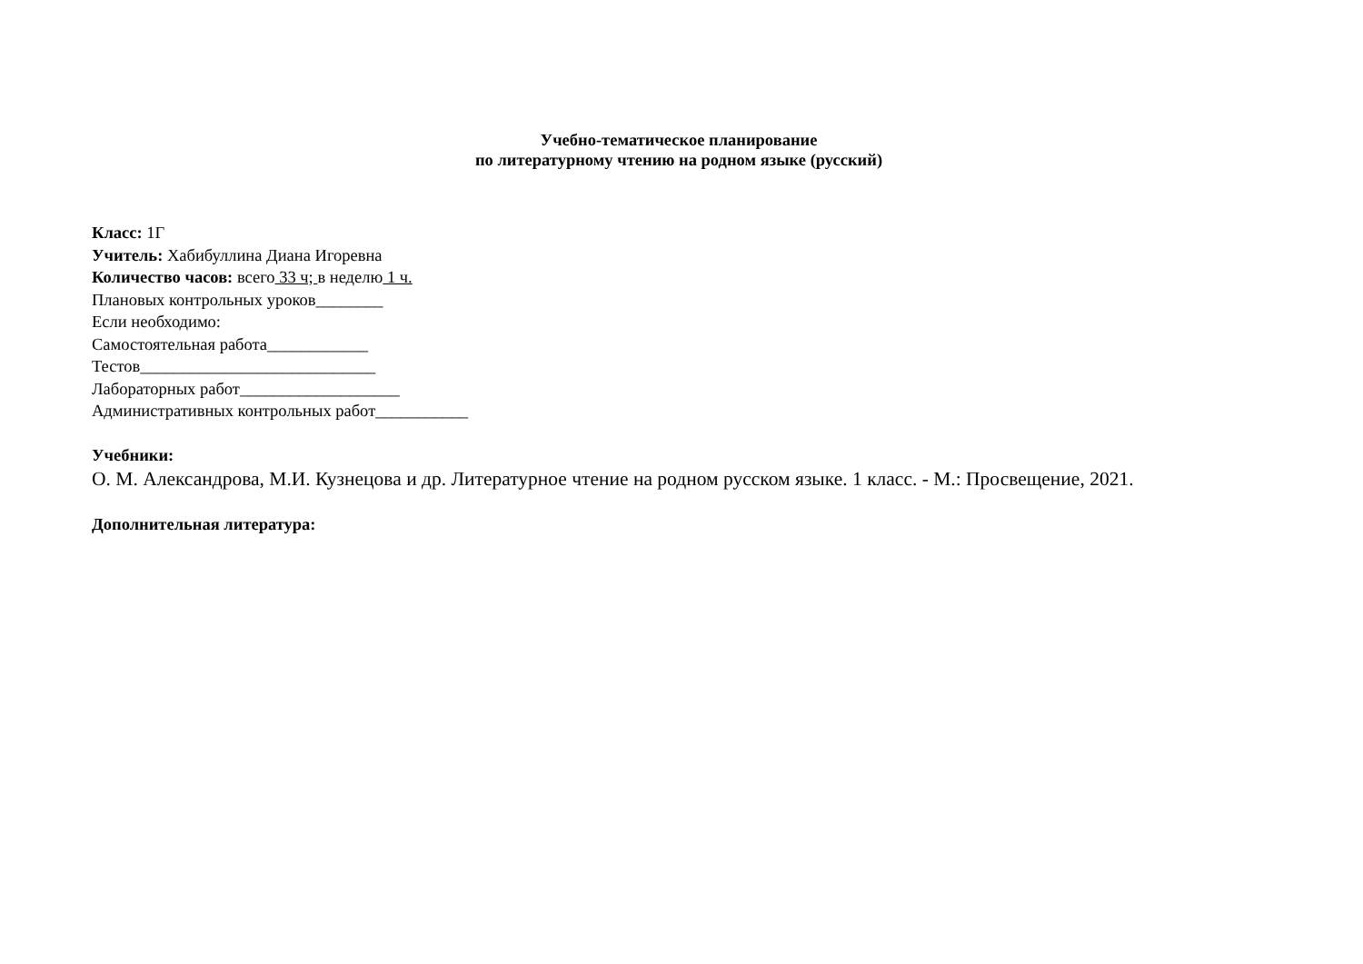Учебно-тематическое планирование
по литературному чтению на родном языке (русский)
Класс: 1Г
Учитель: Хабибуллина Диана Игоревна
Количество часов: всего 33 ч; в неделю 1 ч.
Плановых контрольных уроков________
Если необходимо:
Самостоятельная работа____________
Тестов____________________________
Лабораторных работ___________________
Административных контрольных работ___________
Учебники:
О. М. Александрова, М.И. Кузнецова и др. Литературное чтение на родном русском языке. 1 класс. - М.: Просвещение, 2021.
Дополнительная литература: